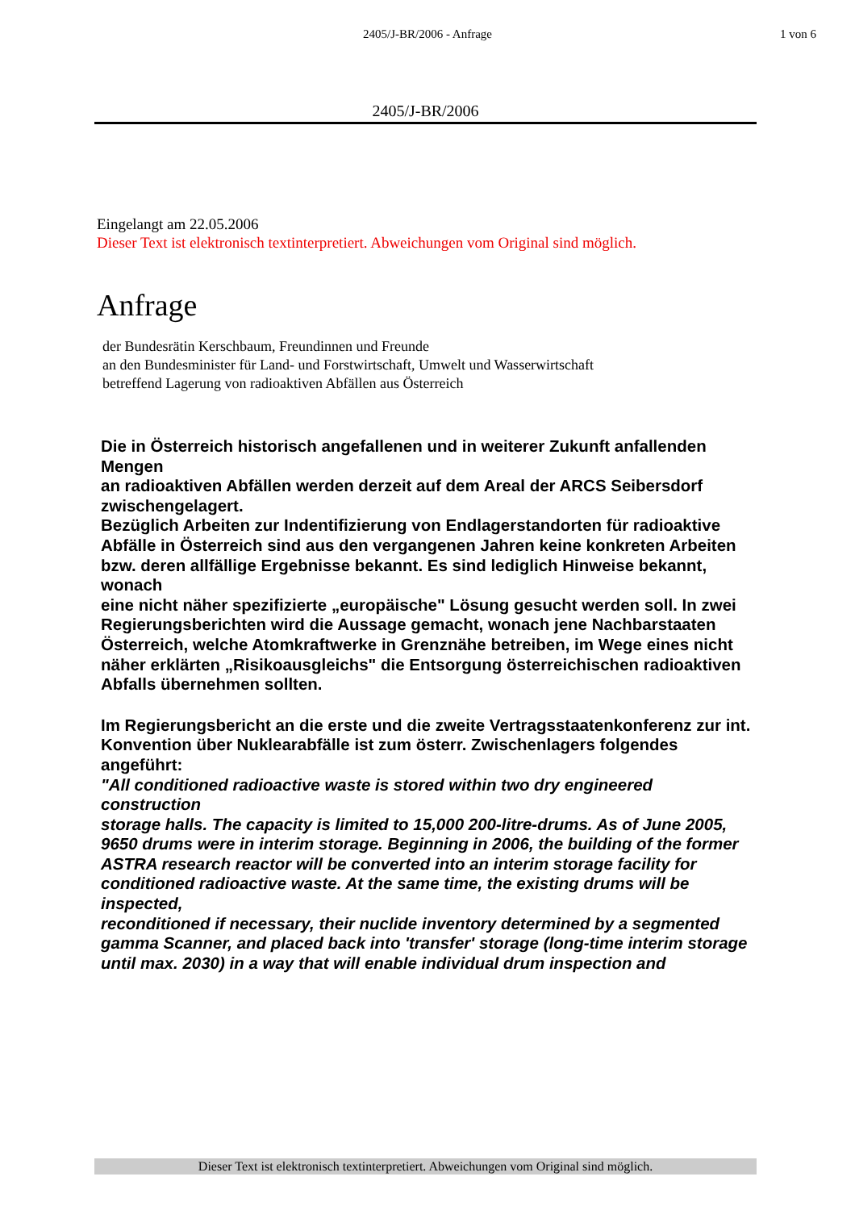2405/J-BR/2006 - Anfrage 1 von 6
2405/J-BR/2006
Eingelangt am 22.05.2006
Dieser Text ist elektronisch textinterpretiert. Abweichungen vom Original sind möglich.
Anfrage
der Bundesrätin Kerschbaum, Freundinnen und Freunde
an den Bundesminister für Land- und Forstwirtschaft, Umwelt und Wasserwirtschaft
betreffend Lagerung von radioaktiven Abfällen aus Österreich
Die in Österreich historisch angefallenen und in weiterer Zukunft anfallenden Mengen
an radioaktiven Abfällen werden derzeit auf dem Areal der ARCS Seibersdorf zwischengelagert.
Bezüglich Arbeiten zur Indentifizierung von Endlagerstandorten für radioaktive Abfälle in Österreich sind aus den vergangenen Jahren keine konkreten Arbeiten
bzw. deren allfällige Ergebnisse bekannt. Es sind lediglich Hinweise bekannt, wonach
eine nicht näher spezifizierte „europäische" Lösung gesucht werden soll. In zwei
Regierungsberichten wird die Aussage gemacht, wonach jene Nachbarstaaten Österreich, welche Atomkraftwerke in Grenznähe betreiben, im Wege eines nicht
näher erklärten „Risikoausgleichs" die Entsorgung österreichischen radioaktiven
Abfalls übernehmen sollten.
Im Regierungsbericht an die erste und die zweite Vertragsstaatenkonferenz zur int.
Konvention über Nuklearabfälle ist zum österr. Zwischenlagers folgendes angeführt:
"All conditioned radioactive waste is stored within two dry engineered construction
storage halls. The capacity is limited to 15,000 200-litre-drums. As of June 2005,
9650 drums were in interim storage. Beginning in 2006, the building of the former
ASTRA research reactor will be converted into an interim storage facility for conditioned radioactive waste. At the same time, the existing drums will be inspected,
reconditioned if necessary, their nuclide inventory determined by a segmented gamma Scanner, and placed back into 'transfer' storage (long-time interim storage
until max. 2030) in a way that will enable individual drum inspection and
Dieser Text ist elektronisch textinterpretiert. Abweichungen vom Original sind möglich.